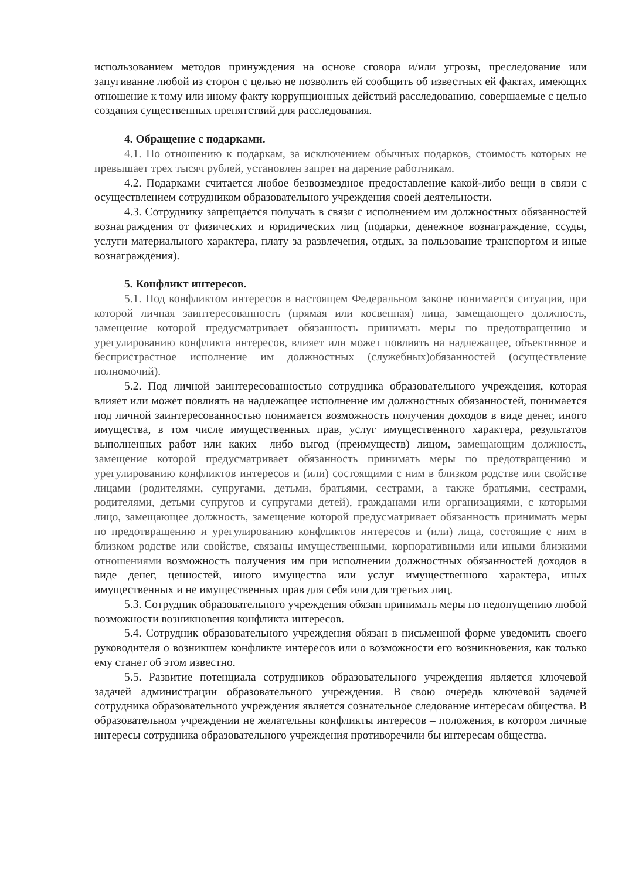использованием методов принуждения на основе сговора и/или угрозы, преследование или запугивание любой из сторон с целью не позволить ей сообщить об известных ей фактах, имеющих отношение к тому или иному факту коррупционных действий расследованию, совершаемые с целью создания существенных препятствий для расследования.
4. Обращение с подарками.
4.1. По отношению к подаркам, за исключением обычных подарков, стоимость которых не превышает трех тысяч рублей, установлен запрет на дарение работникам.
4.2. Подарками считается любое безвозмездное предоставление какой-либо вещи в связи с осуществлением сотрудником образовательного учреждения своей деятельности.
4.3. Сотруднику запрещается получать в связи с исполнением им должностных обязанностей вознаграждения от физических и юридических лиц (подарки, денежное вознаграждение, ссуды, услуги материального характера, плату за развлечения, отдых, за пользование транспортом и иные вознаграждения).
5. Конфликт интересов.
5.1. Под конфликтом интересов в настоящем Федеральном законе понимается ситуация, при которой личная заинтересованность (прямая или косвенная) лица, замещающего должность, замещение которой предусматривает обязанность принимать меры по предотвращению и урегулированию конфликта интересов, влияет или может повлиять на надлежащее, объективное и беспристрастное исполнение им должностных (служебных)обязанностей (осуществление полномочий).
5.2. Под личной заинтересованностью сотрудника образовательного учреждения, которая влияет или может повлиять на надлежащее исполнение им должностных обязанностей, понимается под личной заинтересованностью понимается возможность получения доходов в виде денег, иного имущества, в том числе имущественных прав, услуг имущественного характера, результатов выполненных работ или каких –либо выгод (преимуществ) лицом, замещающим должность, замещение которой предусматривает обязанность принимать меры по предотвращению и урегулированию конфликтов интересов и (или) состоящими с ним в близком родстве или свойстве лицами (родителями, супругами, детьми, братьями, сестрами, а также братьями, сестрами, родителями, детьми супругов и супругами детей), гражданами или организациями, с которыми лицо, замещающее должность, замещение которой предусматривает обязанность принимать меры по предотвращению и урегулированию конфликтов интересов и (или) лица, состоящие с ним в близком родстве или свойстве, связаны имущественными, корпоративными или иными близкими отношениями возможность получения им при исполнении должностных обязанностей доходов в виде денег, ценностей, иного имущества или услуг имущественного характера, иных имущественных и не имущественных прав для себя или для третьих лиц.
5.3. Сотрудник образовательного учреждения обязан принимать меры по недопущению любой возможности возникновения конфликта интересов.
5.4. Сотрудник образовательного учреждения обязан в письменной форме уведомить своего руководителя о возникшем конфликте интересов или о возможности его возникновения, как только ему станет об этом известно.
5.5. Развитие потенциала сотрудников образовательного учреждения является ключевой задачей администрации образовательного учреждения. В свою очередь ключевой задачей сотрудника образовательного учреждения является сознательное следование интересам общества. В образовательном учреждении не желательны конфликты интересов – положения, в котором личные интересы сотрудника образовательного учреждения противоречили бы интересам общества.